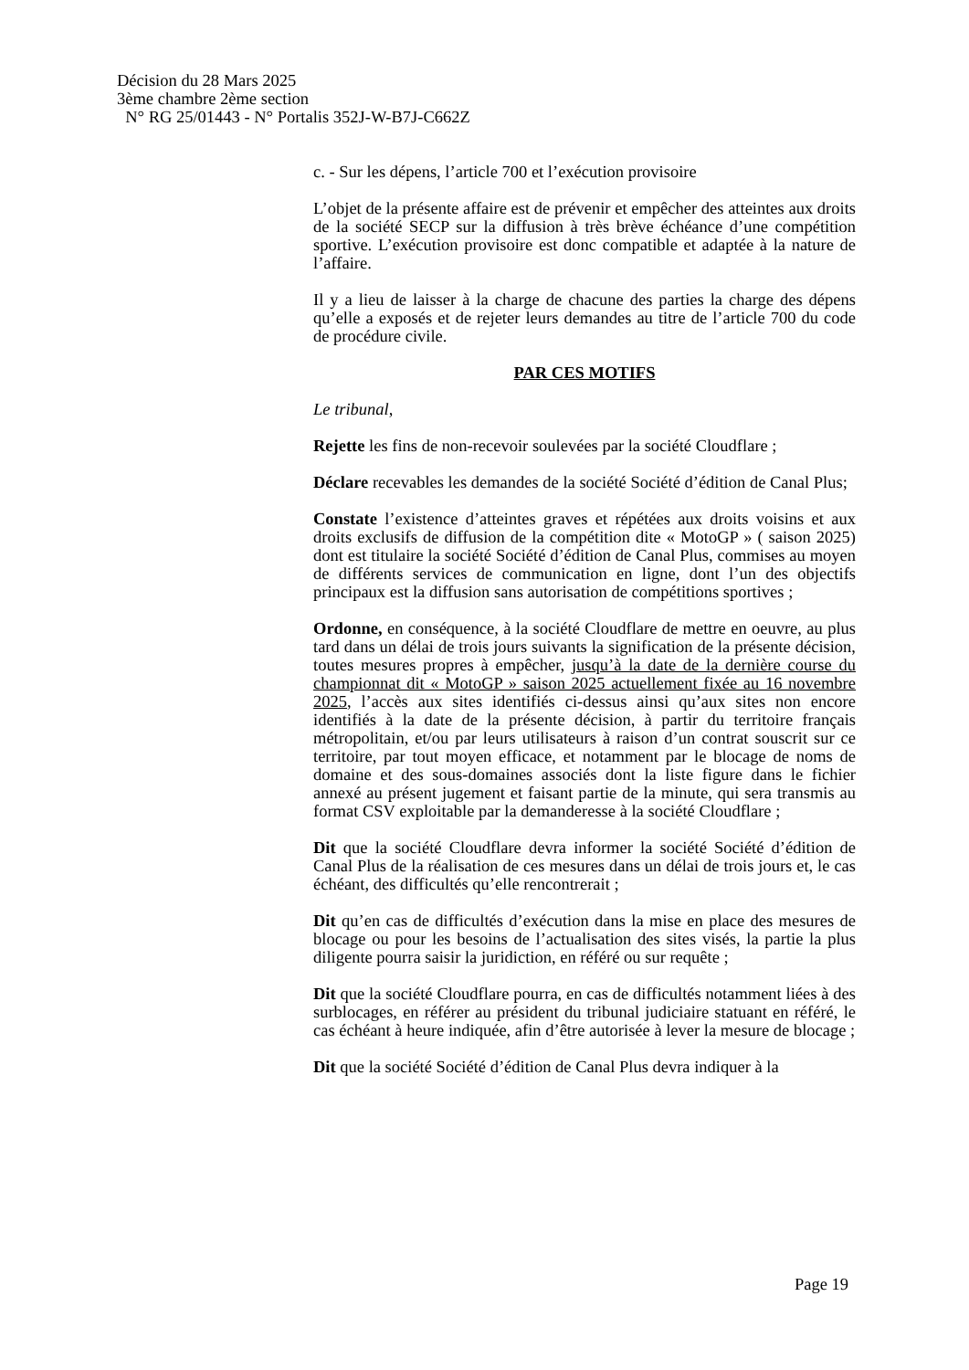Décision du 28 Mars 2025
3ème chambre 2ème section
N° RG 25/01443 - N° Portalis 352J-W-B7J-C662Z
c. - Sur les dépens, l’article 700 et l’exécution provisoire
L’objet de la présente affaire est de prévenir et empêcher des atteintes aux droits de la société SECP sur la diffusion à très brève échéance d’une compétition sportive. L’exécution provisoire est donc compatible et adaptée à la nature de l’affaire.
Il y a lieu de laisser à la charge de chacune des parties la charge des dépens qu’elle a exposés et de rejeter leurs demandes au titre de l’article 700 du code de procédure civile.
PAR CES MOTIFS
Le tribunal,
Rejette les fins de non-recevoir soulevées par la société Cloudflare ;
Déclare recevables les demandes de la société Société d’édition de Canal Plus;
Constate l’existence d’atteintes graves et répétées aux droits voisins et aux droits exclusifs de diffusion de la compétition dite « MotoGP » ( saison 2025) dont est titulaire la société Société d’édition de Canal Plus, commises au moyen de différents services de communication en ligne, dont l’un des objectifs principaux est la diffusion sans autorisation de compétitions sportives ;
Ordonne, en conséquence, à la société Cloudflare de mettre en oeuvre, au plus tard dans un délai de trois jours suivants la signification de la présente décision, toutes mesures propres à empêcher, jusqu’à la date de la dernière course du championnat dit « MotoGP » saison 2025 actuellement fixée au 16 novembre 2025, l’accès aux sites identifiés ci-dessus ainsi qu’aux sites non encore identifiés à la date de la présente décision, à partir du territoire français métropolitain, et/ou par leurs utilisateurs à raison d’un contrat souscrit sur ce territoire, par tout moyen efficace, et notamment par le blocage de noms de domaine et des sous-domaines associés dont la liste figure dans le fichier annexé au présent jugement et faisant partie de la minute, qui sera transmis au format CSV exploitable par la demanderesse à la société Cloudflare ;
Dit que la société Cloudflare devra informer la société Société d’édition de Canal Plus de la réalisation de ces mesures dans un délai de trois jours et, le cas échéant, des difficultés qu’elle rencontrerait ;
Dit qu’en cas de difficultés d’exécution dans la mise en place des mesures de blocage ou pour les besoins de l’actualisation des sites visés, la partie la plus diligente pourra saisir la juridiction, en référé ou sur requête ;
Dit que la société Cloudflare pourra, en cas de difficultés notamment liées à des surblocages, en référer au président du tribunal judiciaire statuant en référé, le cas échéant à heure indiquée, afin d’être autorisée à lever la mesure de blocage ;
Dit que la société Société d’édition de Canal Plus devra indiquer à la
Page 19